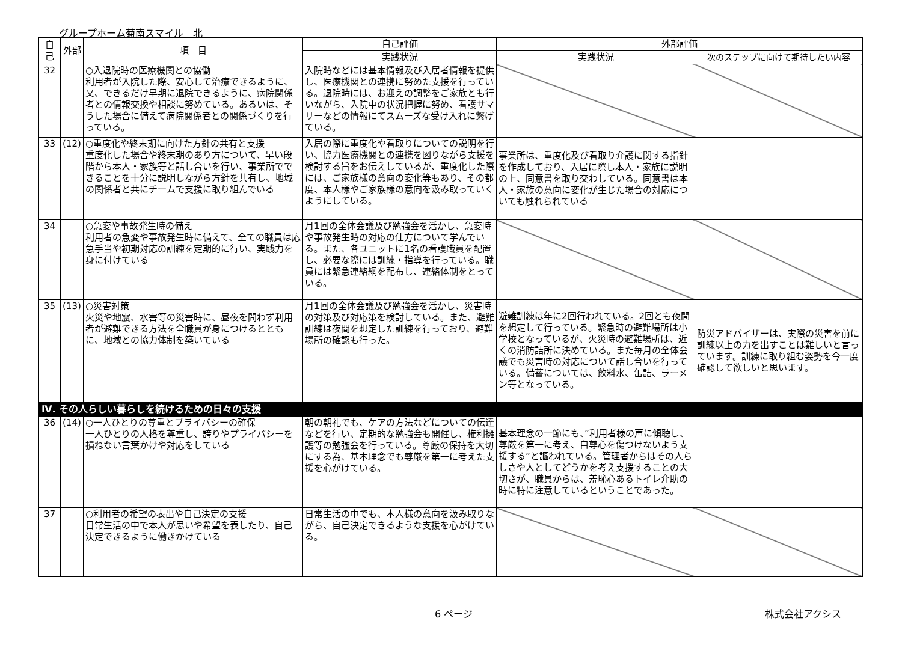グループホーム菊南スマイル　北
| 自己 | 外部 | 項 目 | 自己評価 | 外部評価 | |
| --- | --- | --- | --- | --- | --- |
| | | | 実践状況 | 実践状況 | 次のステップに向けて期待したい内容 |
| 32 | | ○入退院時の医療機関との協働 利用者が入院した際、安心して治療できるように、又、できるだけ早期に退院できるように、病院関係者との情報交換や相談に努めている。あるいは、そうした場合に備えて病院関係者との関係づくりを行っている。 | 入院時などには基本情報及び入居者情報を提供し、医療機関との連携に努めた支援を行っている。退院時には、お迎えの調整をご家族とも行いながら、入院中の状況把握に努め、看護サマリーなどの情報にてスムーズな受け入れに繋げている。 | | |
| 33 | (12) | ○重度化や終末期に向けた方針の共有と支援 重度化した場合や終末期のあり方について、早い段階から本人・家族等と話し合いを行い、事業所でできることを十分に説明しながら方針を共有し、地域の関係者と共にチームで支援に取り組んでいる | 入居の際に重度化や看取りについての説明を行い、協力医療機関との連携を図りながら支援を検討する旨をお伝えしているが、重度化した際には、ご家族様の意向の変化等もあり、その都度、本人様やご家族様の意向を汲み取っていくようにしている。 | 事業所は、重度化及び看取り介護に関する指針を作成しており、入居に際し本人・家族に説明の上、同意書を取り交わしている。同意書は本人・家族の意向に変化が生じた場合の対応についても触れられている | |
| 34 | | ○急変や事故発生時の備え 利用者の急変や事故発生時に備えて、全ての職員は応急手当や初期対応の訓練を定期的に行い、実践力を身に付けている | 月1回の全体会議及び勉強会を活かし、急変時や事故発生時の対応の仕方について学んでいる。また、各ユニットに1名の看護職員を配置し、必要な際には訓練・指導を行っている。職員には緊急連絡網を配布し、連絡体制をとっている。 | | |
| 35 | (13) | ○災害対策 火災や地震、水害等の災害時に、昼夜を問わず利用者が避難できる方法を全職員が身につけるとともに、地域との協力体制を築いている | 月1回の全体会議及び勉強会を活かし、災害時の対策及び対応策を検討している。また、避難訓練は夜間を想定した訓練を行っており、避難場所の確認も行った。 | 避難訓練は年に2回行われている。2回とも夜間を想定して行っている。緊急時の避難場所は小学校となっているが、火災時の避難場所は、近くの消防詰所に決めている。また毎月の全体会議でも災害時の対応について話し合いを行っている。備蓄については、飲料水、缶詰、ラーメン等となっている。 | 防災アドバイザーは、実際の災害を前に訓練以上の力を出すことは難しいと言っています。訓練に取り組む姿勢を今一度確認して欲しいと思います。 |
| Ⅳ. その人らしい暮らしを続けるための日々の支援 | | | | | |
| 36 | (14) | ○一人ひとりの尊重とプライバシーの確保 一人ひとりの人格を尊重し、誇りやプライバシーを損ねない言葉かけや対応をしている | 朝の朝礼でも、ケアの方法などについての伝達などを行い、定期的な勉強会も開催し、権利擁護等の勉強会を行っている。尊厳の保持を大切にする為、基本理念でも尊厳を第一に考えた支援を心がけている。 | 基本理念の一節にも、”利用者様の声に傾聴し、尊厳を第一に考え、自尊心を傷つけないよう支援する”と謳われている。管理者からはその人らしさや人としてどうかを考え支援することの大切さが、職員からは、羞恥心あるトイレ介助の時に特に注意しているということであった。 | |
| 37 | | ○利用者の希望の表出や自己決定の支援 日常生活の中で本人が思いや希望を表したり、自己決定できるように働きかけている | 日常生活の中でも、本人様の意向を汲み取りながら、自己決定できるような支援を心がけている。 | | |
6 ページ 株式会社アクシス